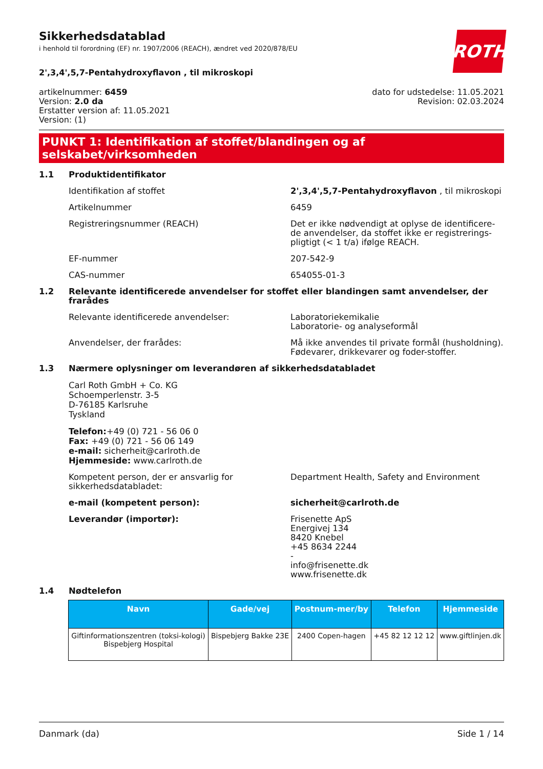ROTH
Sikkerhedsdatablad
i henhold til forordning (EF) nr. 1907/2006 (REACH), ændret ved 2020/878/EU
2',3,4',5,7-Pentahydroxyflavon , til mikroskopi
artikelnummer: 6459
Version: 2.0 da
Erstatter version af: 11.05.2021
Version: (1)
dato for udstedelse: 11.05.2021
Revision: 02.03.2024
PUNKT 1: Identifikation af stoffet/blandingen og af selskabet/virksomheden
1.1 Produktidentifikator
Identifikation af stoffet 2',3,4',5,7-Pentahydroxyflavon , til mikroskopi
Artikelnummer 6459
Registreringsnummer (REACH) Det er ikke nødvendigt at oplyse de identificere-de anvendelser, da stoffet ikke er registrerings-pligtigt (< 1 t/a) ifølge REACH.
EF-nummer 207-542-9
CAS-nummer 654055-01-3
1.2 Relevante identificerede anvendelser for stoffet eller blandingen samt anvendelser, der frarådes
Relevante identificerede anvendelser: Laboratoriekemikalie
Laboratorie- og analyseformål
Anvendelser, der frarådes: Må ikke anvendes til private formål (husholdning). Fødevarer, drikkevarer og foder-stoffer.
1.3 Nærmere oplysninger om leverandøren af sikkerhedsdatabladet
Carl Roth GmbH + Co. KG
Schoemperlenstr. 3-5
D-76185 Karlsruhe
Tyskland
Telefon:+49 (0) 721 - 56 06 0
Fax: +49 (0) 721 - 56 06 149
e-mail: sicherheit@carlroth.de
Hjemmeside: www.carlroth.de
Kompetent person, der er ansvarlig for sikkerhedsdatabladet:
Department Health, Safety and Environment
e-mail (kompetent person): sicherheit@carlroth.de
Leverandør (importør): Frisenette ApS
Energivej 134
8420 Knebel
+45 8634 2244
-
info@frisenette.dk
www.frisenette.dk
1.4 Nødtelefon
| Navn | Gade/vej | Postnum-mer/by | Telefon | Hjemmeside |
| --- | --- | --- | --- | --- |
| Giftinformationszentren (toksi-kologi) Bispebjerg Hospital | Bispebjerg Bakke 23E | 2400 Copen-hagen | +45 82 12 12 12 | www.giftlinjen.dk |
Danmark (da) Side 1 / 14